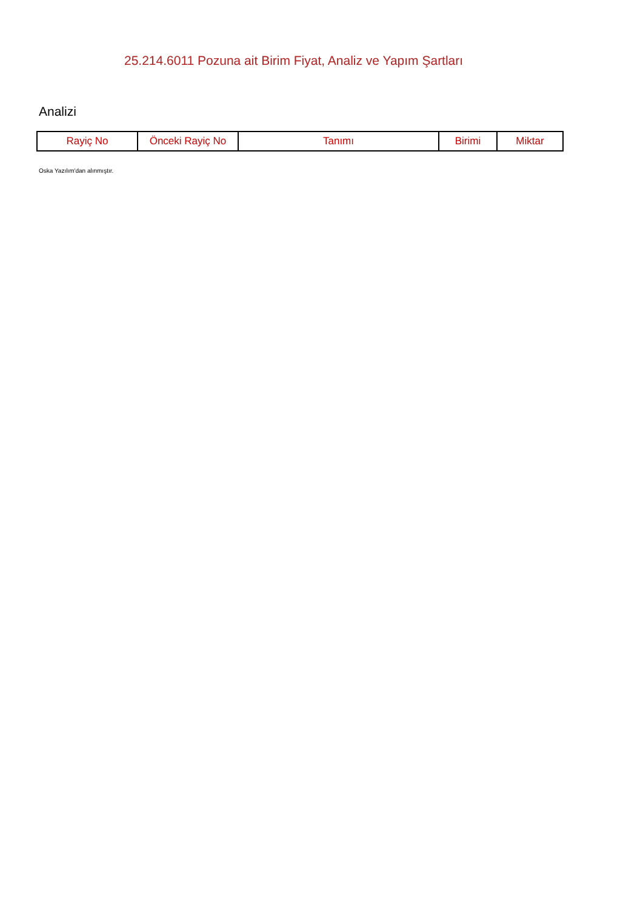25.214.6011 Pozuna ait Birim Fiyat, Analiz ve Yapım Şartları
Analizi
| Rayiç No | Önceki Rayiç No | Tanımı | Birimi | Miktar |
| --- | --- | --- | --- | --- |
Oska Yazılım'dan alınmıştır.